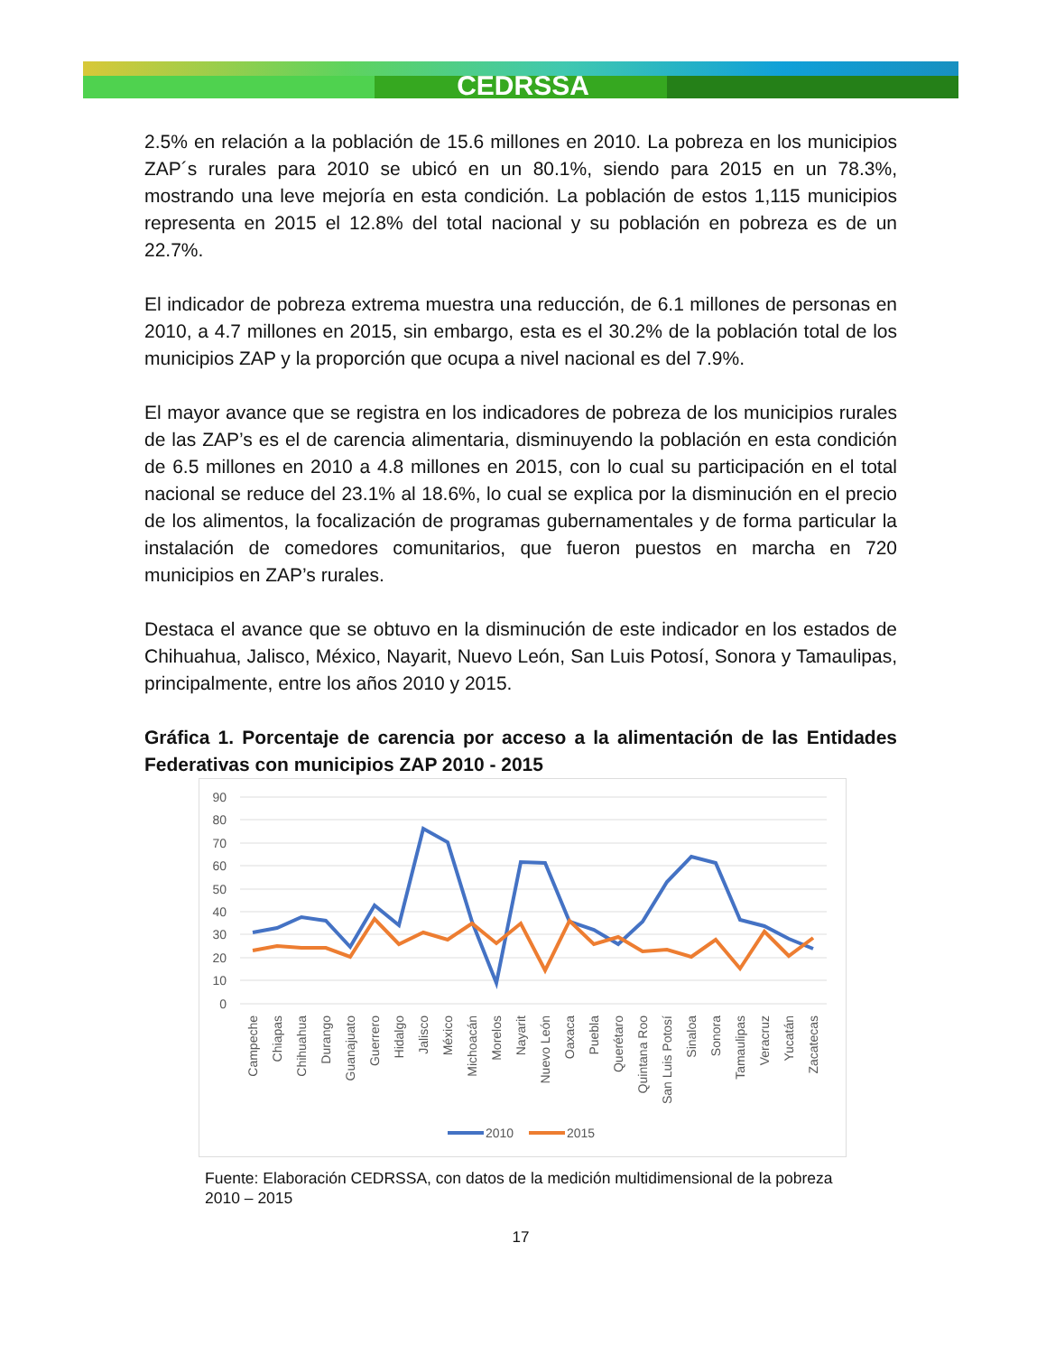CEDRSSA
2.5% en relación a la población de 15.6 millones en 2010. La pobreza en los municipios ZAP´s rurales para 2010 se ubicó en un 80.1%, siendo para 2015 en un 78.3%, mostrando una leve mejoría en esta condición. La población de estos 1,115 municipios representa en 2015 el 12.8% del total nacional y su población en pobreza es de un 22.7%.
El indicador de pobreza extrema muestra una reducción, de 6.1 millones de personas en 2010, a 4.7 millones en 2015, sin embargo, esta es el 30.2% de la población total de los municipios ZAP y la proporción que ocupa a nivel nacional es del 7.9%.
El mayor avance que se registra en los indicadores de pobreza de los municipios rurales de las ZAP’s es el de carencia alimentaria, disminuyendo la población en esta condición de 6.5 millones en 2010 a 4.8 millones en 2015, con lo cual su participación en el total nacional se reduce del 23.1% al 18.6%, lo cual se explica por la disminución en el precio de los alimentos, la focalización de programas gubernamentales y de forma particular la instalación de comedores comunitarios, que fueron puestos en marcha en 720 municipios en ZAP’s rurales.
Destaca el avance que se obtuvo en la disminución de este indicador en los estados de Chihuahua, Jalisco, México, Nayarit, Nuevo León, San Luis Potosí, Sonora y Tamaulipas, principalmente, entre los años 2010 y 2015.
Gráfica 1. Porcentaje de carencia por acceso a la alimentación de las Entidades Federativas con municipios ZAP 2010 - 2015
90
80
70
60
50
40
30
20
10
0
Campeche
Chiapas
Chihuahua
Durango
Guanajuato
Guerrero
Hidalgo
Jalisco
México
Michoacán
Morelos
Nayarit
Nuevo León
Oaxaca
Puebla
Querétaro
Quintana Roo
San Luis Potosí
Sinaloa
Sonora
Tamaulipas
Veracruz
Yucatán
Zacatecas
2010
2015
Fuente: Elaboración CEDRSSA, con datos de la medición multidimensional de la pobreza 2010 – 2015
17